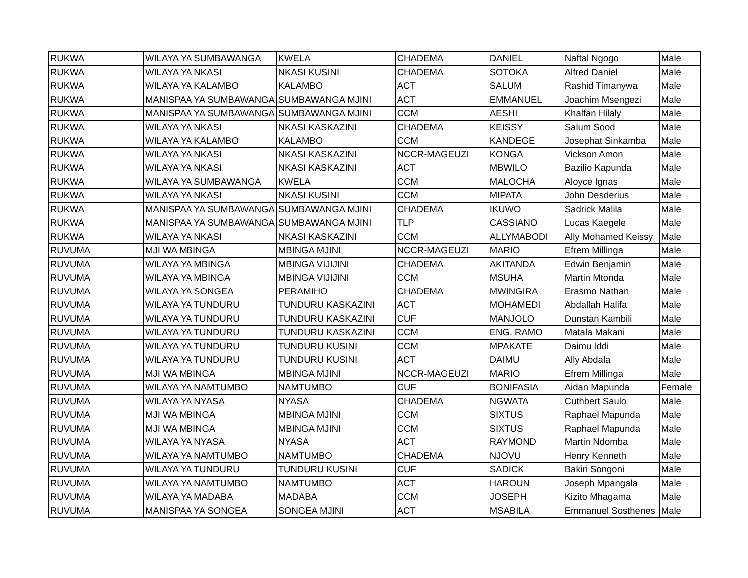| RUKWA | WILAYA YA SUMBAWANGA | KWELA | CHADEMA | DANIEL | Naftal Ngogo | Male |
| RUKWA | WILAYA YA NKASI | NKASI KUSINI | CHADEMA | SOTOKA | Alfred Daniel | Male |
| RUKWA | WILAYA YA KALAMBO | KALAMBO | ACT | SALUM | Rashid Timanywa | Male |
| RUKWA | MANISPAA YA SUMBAWANGA | SUMBAWANGA MJINI | ACT | EMMANUEL | Joachim Msengezi | Male |
| RUKWA | MANISPAA YA SUMBAWANGA | SUMBAWANGA MJINI | CCM | AESHI | Khalfan Hilaly | Male |
| RUKWA | WILAYA YA NKASI | NKASI KASKAZINI | CHADEMA | KEISSY | Salum Sood | Male |
| RUKWA | WILAYA YA KALAMBO | KALAMBO | CCM | KANDEGE | Josephat Sinkamba | Male |
| RUKWA | WILAYA YA NKASI | NKASI KASKAZINI | NCCR-MAGEUZI | KONGA | Vickson Amon | Male |
| RUKWA | WILAYA YA NKASI | NKASI KASKAZINI | ACT | MBWILO | Bazilio Kapunda | Male |
| RUKWA | WILAYA YA SUMBAWANGA | KWELA | CCM | MALOCHA | Aloyce Ignas | Male |
| RUKWA | WILAYA YA NKASI | NKASI KUSINI | CCM | MIPATA | John Desderius | Male |
| RUKWA | MANISPAA YA SUMBAWANGA | SUMBAWANGA MJINI | CHADEMA | IKUWO | Sadrick Malila | Male |
| RUKWA | MANISPAA YA SUMBAWANGA | SUMBAWANGA MJINI | TLP | CASSIANO | Lucas Kaegele | Male |
| RUKWA | WILAYA YA NKASI | NKASI KASKAZINI | CCM | ALLYMABODI | Ally Mohamed Keissy | Male |
| RUVUMA | MJI WA MBINGA | MBINGA MJINI | NCCR-MAGEUZI | MARIO | Efrem Millinga | Male |
| RUVUMA | WILAYA YA MBINGA | MBINGA VIJIJINI | CHADEMA | AKITANDA | Edwin Benjamin | Male |
| RUVUMA | WILAYA YA MBINGA | MBINGA VIJIJINI | CCM | MSUHA | Martin Mtonda | Male |
| RUVUMA | WILAYA YA SONGEA | PERAMIHO | CHADEMA | MWINGIRA | Erasmo Nathan | Male |
| RUVUMA | WILAYA YA TUNDURU | TUNDURU KASKAZINI | ACT | MOHAMEDI | Abdallah Halifa | Male |
| RUVUMA | WILAYA YA TUNDURU | TUNDURU KASKAZINI | CUF | MANJOLO | Dunstan Kambili | Male |
| RUVUMA | WILAYA YA TUNDURU | TUNDURU KASKAZINI | CCM | ENG. RAMO | Matala Makani | Male |
| RUVUMA | WILAYA YA TUNDURU | TUNDURU KUSINI | CCM | MPAKATE | Daimu Iddi | Male |
| RUVUMA | WILAYA YA TUNDURU | TUNDURU KUSINI | ACT | DAIMU | Ally Abdala | Male |
| RUVUMA | MJI WA MBINGA | MBINGA MJINI | NCCR-MAGEUZI | MARIO | Efrem Millinga | Male |
| RUVUMA | WILAYA YA NAMTUMBO | NAMTUMBO | CUF | BONIFASIA | Aidan Mapunda | Female |
| RUVUMA | WILAYA YA NYASA | NYASA | CHADEMA | NGWATA | Cuthbert Saulo | Male |
| RUVUMA | MJI WA MBINGA | MBINGA MJINI | CCM | SIXTUS | Raphael Mapunda | Male |
| RUVUMA | MJI WA MBINGA | MBINGA MJINI | CCM | SIXTUS | Raphael Mapunda | Male |
| RUVUMA | WILAYA YA NYASA | NYASA | ACT | RAYMOND | Martin Ndomba | Male |
| RUVUMA | WILAYA YA NAMTUMBO | NAMTUMBO | CHADEMA | NJOVU | Henry Kenneth | Male |
| RUVUMA | WILAYA YA TUNDURU | TUNDURU KUSINI | CUF | SADICK | Bakiri Songoni | Male |
| RUVUMA | WILAYA YA NAMTUMBO | NAMTUMBO | ACT | HAROUN | Joseph Mpangala | Male |
| RUVUMA | WILAYA YA MADABA | MADABA | CCM | JOSEPH | Kizito Mhagama | Male |
| RUVUMA | MANISPAA YA SONGEA | SONGEA MJINI | ACT | MSABILA | Emmanuel Sosthenes | Male |